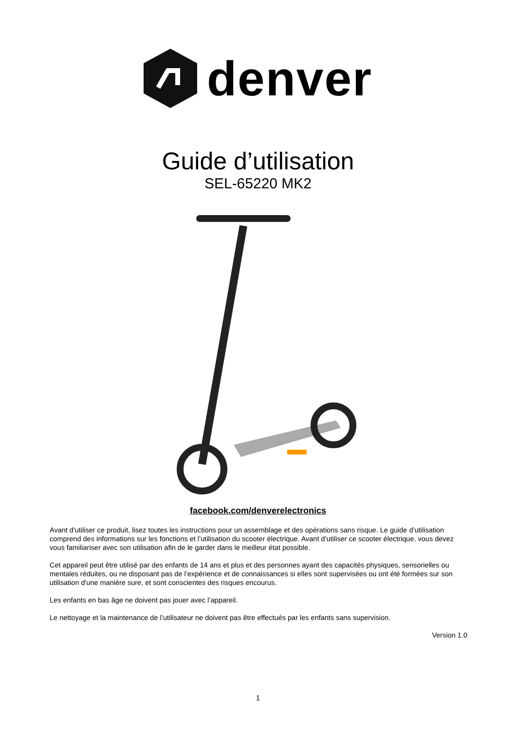denver
Guide d’utilisation
SEL-65220 MK2
facebook.com/denverelectronics
Avant d'utiliser ce produit, lisez toutes les instructions pour un assemblage et des opérations sans risque. Le guide d’utilisation comprend des informations sur les fonctions et l’utilisation du scooter électrique. Avant d’utiliser ce scooter électrique, vous devez vous familiariser avec son utilisation afin de le garder dans le meilleur état possible.
Cet appareil peut être utilisé par des enfants de 14 ans et plus et des personnes ayant des capacités physiques, sensorielles ou mentales réduites, ou ne disposant pas de l’expérience et de connaissances si elles sont supervisées ou ont été formées sur son utilisation d'une manière sure, et sont conscientes des risques encourus.
Les enfants en bas âge ne doivent pas jouer avec l’appareil.
Le nettoyage et la maintenance de l’utilisateur ne doivent pas être effectués par les enfants sans supervision.
Version 1.0
1